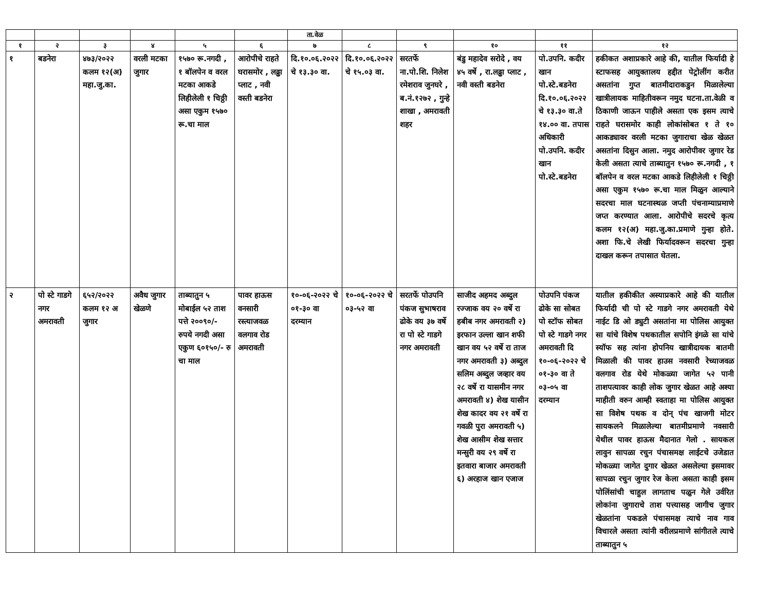| | | | | | | ता.वेळ | | | | | |
| --- | --- | --- | --- | --- | --- | --- | --- | --- | --- | --- | --- |
| १ | २ | ३ | ४ | ५ | ६ | ७ | ८ | ९ | १० | ११ | १२ |
| १ | बडनेरा | ४७३/२०२२ कलम १२(अ) महा.जु.का. | वरली मटका जुगार | १५७० रू.नगदी , १ बॉलपेन व वरल मटका आकडे लिहीलेली १ चिठ्ठी असा एकुम १५७० रू.चा माल | आरोपीचे राहते घरासमोर , लढ्ढा प्लाट , नवी वस्ती बडनेरा | दि.१०.०६.२०२२ चे १३.३० वा. | दि.१०.०६.२०२२ चे १५.०३ वा. | सरतर्फे ना.पो.शि. निलेश रमेशराव जुनघरे , ब.नं.१२७२ , गुन्हे शाखा , अमरावती शहर | बंडु महादेव सरोदे , वय ४५ वर्षे , रा.लढ्ढा प्लाट , नवी वस्ती बडनेरा | पो.उपनि. कदीर खान पो.स्टे.बडनेरा दि.१०.०६.२०२२ चे १३.३० वा.ते १४.०० वा. तपास अधिकारी पो.उपनि. कदीर खान पो.स्टे.बडनेरा | हकीकत अशाप्रकारे आहे की, यातील फिर्यादी हे स्टाफसह आयुक्तालय हद्दीत पेट्रोलींग करीत असतांना गुप्त बातमीदाराकडुन मिळालेल्या खात्रीलायक माहितीवरून नमुद घटना.ता.वेळी व ठिकाणी जाऊन पाहीले असता एक इसम त्याचे राहते घरासमोर काही लोकांसोबत १ ते १० आकड्यावर वरली मटका जुगाराचा खेळ खेळत असतांना दिसुन आला. नमुद आरोपीवर जुगार रेड केली असता त्याचे ताब्यातुन १५७० रू.नगदी , १ बॉलपेन व वरल मटका आकडे लिहीलेली १ चिठ्ठी असा एकुम १५७० रू.चा माल मिळुन आल्याने सदरचा माल घटनास्थळ जप्ती पंचनाम्याप्रमाणे जप्त करण्यात आला. आरोपीचे सदरचे कृत्य कलम १२(अ) महा.जु.का.प्रमाणे गुन्हा होते. अशा फि.चे लेखी फिर्यादवरून सदरचा गुन्हा दाखल करून तपासात घेतला. |
| २ | पो स्टे गाडगे नगर अमरावती | ६५२/२०२२ कलम १२ अ जुगार | अवैध जुगार खेळणे | ताब्यातुन ५ मोबाईल ५२ ताश पत्ते २००९०/- रुपये नगदी असा एकुण ६०१५०/- रु चा माल | पावर हाऊस वनसारी रस्त्याजवळ वलगाव रोड अमरावती | १०-०६-२०२२ चे ०१-३० वा दरम्यान | १०-०६-२०२२ चे ०३-५२ वा | सरतर्फे पोउपनि पंकज सुभाषराव ढोके वय ३७ वर्षे रा पो स्टे गाडगे नगर अमरावती | साजीद अहमद अब्दुल रज्जाक वय २० वर्षे रा हबीब नगर अमरावती २) इरफान उल्ला खान शफी खान वय ५२ वर्षे रा ताज नगर अमरावती ३) अब्दुल सलिम अब्दुल जव्हार वय २८ वर्षे रा यासमीन नगर अमरावती ४) शेख यासीन शेख कादर वय २१ वर्षे रा गवळी पुरा अमरावती ५) शेख आसीम शेख सत्तार मन्सुरी वय २९ वर्षे रा इतवारा बाजार अमरावती ६) अरहाज खान एजाज | पोउपनि पंकज ढोके सा सोबत पो स्टॉफ सोबत पो स्टे गाडगे नगर अमरावती दि १०-०६-२०२२ चे ०१-३० वा ते ०३-०५ वा दरम्यान | यातील हकीकीत अस्याप्रकारे आहे की यातील फिर्यादी ची पो स्टे गाडगे नगर अमरावती येथे नाईट डि ओ ड्युटी असतांना मा पोलिस आयुक्त सा यांचे विशेष पथकातील सपोनि इंगळे सा यांचे स्यॉफ सह त्यांना होपनिय खात्रीदायक बातमी मिळाली की पावर हाउस नवसारी रेच्याजवळ वलगाव रोड येथे मोकळ्या जागेत ५२ पानी ताशपत्यावर काही लोक जुगार खेळत आहे अश्या माहीती वरुन आम्ही स्वताहा मा पोलिस आयुक्त सा विशेष पथक व दोन् पंच खाजगी मोटर सायकलने मिळालेल्या बातमीप्रमाणे नवसारी येथील पावर हाऊस मैदानात गेलो . सायकल लावुन सापळा रचुन पंचासमक्ष लाईटचे उजेडात मोकळ्या जागेत दुगार खेळत असलेल्या इसमावर सापळा रचुन जुगार रेज केला असता काही इसम पोलिंसांची चाहुल लागताच पळुन गेले उर्वरित लोकांना जुगाराचे ताश पत्त्यासह जागीच जुगार खेळतांना पकडले पंचासमक्ष त्याचे नाव गाव विचारले असता त्यांनी वरीलप्रमाणे सांगीतले त्याचे ताब्यातुन ५ |